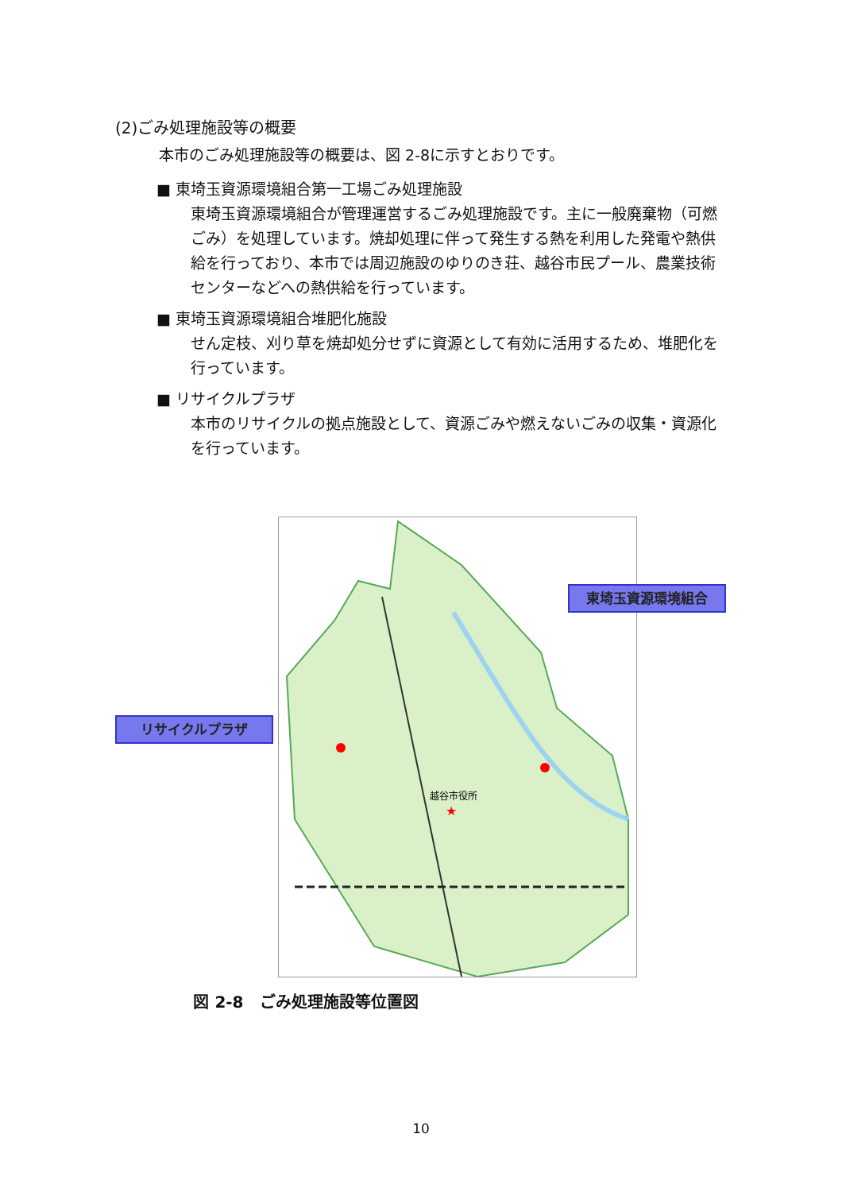(2)ごみ処理施設等の概要
本市のごみ処理施設等の概要は、図 2-8に示すとおりです。
■ 東埼玉資源環境組合第一工場ごみ処理施設
東埼玉資源環境組合が管理運営するごみ処理施設です。主に一般廃棄物（可燃ごみ）を処理しています。焼却処理に伴って発生する熱を利用した発電や熱供給を行っており、本市では周辺施設のゆりのき荘、越谷市民プール、農業技術センターなどへの熱供給を行っています。
■ 東埼玉資源環境組合堆肥化施設
せん定枝、刈り草を焼却処分せずに資源として有効に活用するため、堆肥化を行っています。
■ リサイクルプラザ
本市のリサイクルの拠点施設として、資源ごみや燃えないごみの収集・資源化を行っています。
越谷市役所
★
リサイクルプラザ
東埼玉資源環境組合
図 2-8　ごみ処理施設等位置図
10